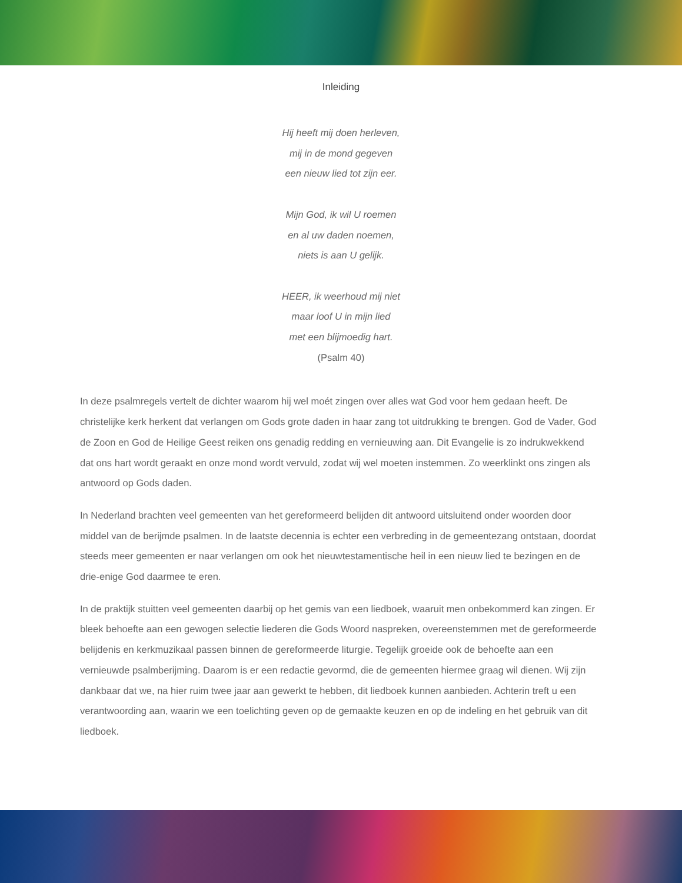Inleiding
Hij heeft mij doen herleven,
mij in de mond gegeven
een nieuw lied tot zijn eer.
Mijn God, ik wil U roemen
en al uw daden noemen,
niets is aan U gelijk.
HEER, ik weerhoud mij niet
maar loof U in mijn lied
met een blijmoedig hart.
(Psalm 40)
In deze psalmregels vertelt de dichter waarom hij wel moét zingen over alles wat God voor hem gedaan heeft. De christelijke kerk herkent dat verlangen om Gods grote daden in haar zang tot uitdrukking te brengen. God de Vader, God de Zoon en God de Heilige Geest reiken ons genadig redding en vernieuwing aan. Dit Evangelie is zo indrukwekkend dat ons hart wordt geraakt en onze mond wordt vervuld, zodat wij wel moeten instemmen. Zo weerklinkt ons zingen als antwoord op Gods daden.
In Nederland brachten veel gemeenten van het gereformeerd belijden dit antwoord uitsluitend onder woorden door middel van de berijmde psalmen. In de laatste decennia is echter een verbreding in de gemeentezang ontstaan, doordat steeds meer gemeenten er naar verlangen om ook het nieuwtestamentische heil in een nieuw lied te bezingen en de drie-enige God daarmee te eren.
In de praktijk stuitten veel gemeenten daarbij op het gemis van een liedboek, waaruit men onbekommerd kan zingen. Er bleek behoefte aan een gewogen selectie liederen die Gods Woord naspreken, overeenstemmen met de gereformeerde belijdenis en kerkmuzikaal passen binnen de gereformeerde liturgie. Tegelijk groeide ook de behoefte aan een vernieuwde psalmberijming. Daarom is er een redactie gevormd, die de gemeenten hiermee graag wil dienen. Wij zijn dankbaar dat we, na hier ruim twee jaar aan gewerkt te hebben, dit liedboek kunnen aanbieden. Achterin treft u een verantwoording aan, waarin we een toelichting geven op de gemaakte keuzen en op de indeling en het gebruik van dit liedboek.